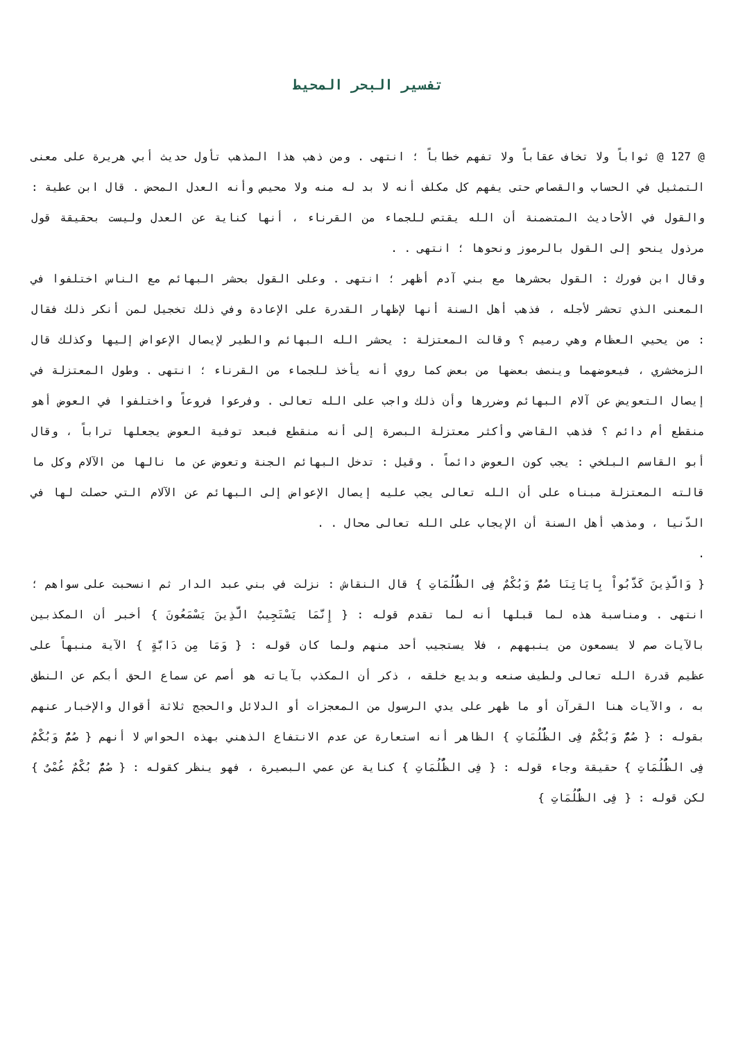تفسير البحر المحيط
@ 127 @ ثواباً ولا تخاف عقاباً ولا تفهم خطاباً ؛ انتهى . ومن ذهب هذا المذهب تأول حديث أبي هريرة على معنى التمثيل في الحساب والقصاص حتى يفهم كل مكلف أنه لا بد له منه ولا محيص وأنه العدل المحض . قال ابن عطية : والقول في الأحاديث المتضمنة أن الله يقتص للجماء من القرناء ، أنها كناية عن العدل وليست بحقيقة قول مرذول ينحو إلى القول بالرموز ونحوها ؛ انتهى . .
وقال ابن فورك : القول بحشرها مع بني آدم أظهر ؛ انتهى . وعلى القول بحشر البهائم مع الناس اختلفوا في المعنى الذي تحشر لأجله ، فذهب أهل السنة أنها لإظهار القدرة على الإعادة وفي ذلك تخجيل لمن أنكر ذلك فقال : من يحيي العظام وهي رميم ؟ وقالت المعتزلة : يحشر الله البهائم والطير لإيصال الإعواض إليها وكذلك قال الزمخشري ، فيعوضهما وينصف بعضها من بعض كما روي أنه يأخذ للجماء من القرناء ؛ انتهى . وطول المعتزلة في إيصال التعويض عن آلام البهائم وضررها وأن ذلك واجب على الله تعالى . وفرعوا فروعاً واختلفوا في العوض أهو منقطع أم دائم ؟ فذهب القاضي وأكثر معتزلة البصرة إلى أنه منقطع فبعد توفية العوض يجعلها تراباً ، وقال أبو القاسم البلخي : يجب كون العوض دائماً . وقيل : تدخل البهائم الجنة وتعوض عن ما نالها من الآلام وكل ما قالته المعتزلة مبناه على أن الله تعالى يجب عليه إيصال الإعواض إلى البهائم عن الآلام التي حصلت لها في الدّنيا ، ومذهب أهل السنة أن الإيجاب على الله تعالى محال . .
.
{ وَالَّذِينَ كَذَّبُواْ بِايَاتِنَا صُمٌّ وَبُكْمٌ فِى الظُّلُمَاتِ } قال النقاش : نزلت في بني عبد الدار ثم انسحبت على سواهم ؛ انتهى . ومناسبة هذه لما قبلها أنه لما تقدم قوله : { إِنَّمَا يَسْتَجِيبُ الَّذِينَ يَسْمَعُونَ } أخبر أن المكذبين بالآيات صم لا يسمعون من ينبههم ، فلا يستجيب أحد منهم ولما كان قوله : { وَمَا مِن دَابَّةٍ } الآية منبهاً على عظيم قدرة الله تعالى ولطيف صنعه وبديع خلقه ، ذكر أن المكذب بآياته هو أصم عن سماع الحق أبكم عن النطق به ، والآيات هنا القرآن أو ما ظهر على يدي الرسول من المعجزات أو الدلائل والحجج ثلاثة أقوال والإخبار عنهم بقوله : { صُمٌّ وَبُكْمٌ فِى الظُّلُمَاتِ } الظاهر أنه استعارة عن عدم الانتفاع الذهني بهذه الحواس لا أنهم { صُمٌّ وَبُكْمٌ فِى الظُّلُمَاتِ } حقيقة وجاء قوله : { فِى الظُّلُمَاتِ } كناية عن عمي البصيرة ، فهو ينظر كقوله : { صُمٌّ بُكْمٌ عُمْىٌ } لكن قوله : { فِى الظُّلُمَاتِ }